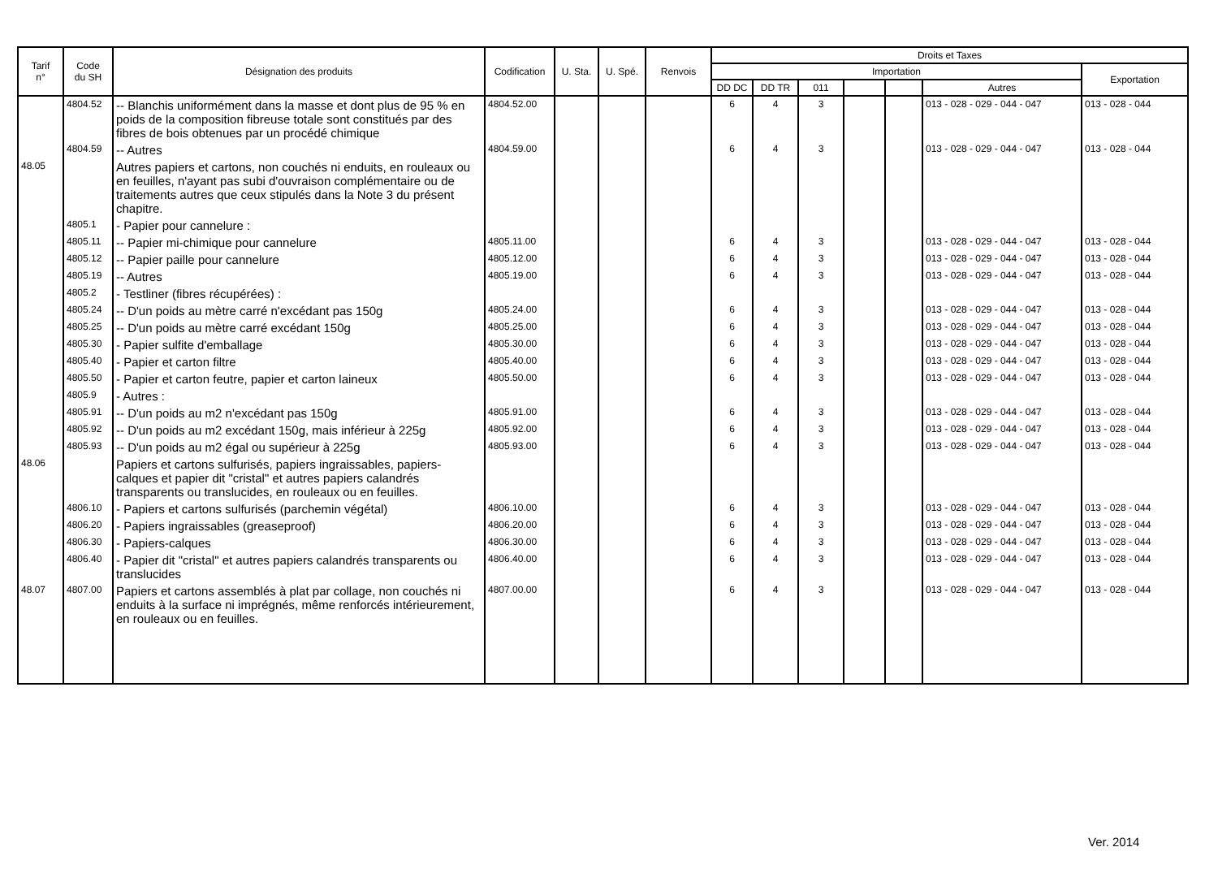| Tarif n° | Code du SH | Désignation des produits | Codification | U. Sta. | U. Spé. | Renvois | Droits et Taxes | | | | | | |
| --- | --- | --- | --- | --- | --- | --- | --- | --- | --- | --- | --- | --- | --- |
| | | | | | | | Importation | | | | | | Exportation |
| | | | | | | | DD DC | DD TR | 011 | | | Autres | |
| | 4804.52 | -- Blanchis uniformément dans la masse et dont plus de 95 % en poids de la composition fibreuse totale sont constitués par des fibres de bois obtenues par un procédé chimique | 4804.52.00 | | | | 6 | 4 | 3 | | | 013 - 028 - 029 - 044 - 047 | 013 - 028 - 044 |
| | 4804.59 | -- Autres | 4804.59.00 | | | | 6 | 4 | 3 | | | 013 - 028 - 029 - 044 - 047 | 013 - 028 - 044 |
| 48.05 | | Autres papiers et cartons, non couchés ni enduits, en rouleaux ou en feuilles, n'ayant pas subi d'ouvraison complémentaire ou de traitements autres que ceux stipulés dans la Note 3 du présent chapitre. | | | | | | | | | | | |
| | 4805.1 | - Papier pour cannelure : | | | | | | | | | | | |
| | 4805.11 | -- Papier mi-chimique pour cannelure | 4805.11.00 | | | | 6 | 4 | 3 | | | 013 - 028 - 029 - 044 - 047 | 013 - 028 - 044 |
| | 4805.12 | -- Papier paille pour cannelure | 4805.12.00 | | | | 6 | 4 | 3 | | | 013 - 028 - 029 - 044 - 047 | 013 - 028 - 044 |
| | 4805.19 | -- Autres | 4805.19.00 | | | | 6 | 4 | 3 | | | 013 - 028 - 029 - 044 - 047 | 013 - 028 - 044 |
| | 4805.2 | - Testliner (fibres récupérées) : | | | | | | | | | | | |
| | 4805.24 | -- D'un poids au mètre carré n'excédant pas 150g | 4805.24.00 | | | | 6 | 4 | 3 | | | 013 - 028 - 029 - 044 - 047 | 013 - 028 - 044 |
| | 4805.25 | -- D'un poids au mètre carré excédant 150g | 4805.25.00 | | | | 6 | 4 | 3 | | | 013 - 028 - 029 - 044 - 047 | 013 - 028 - 044 |
| | 4805.30 | - Papier sulfite d'emballage | 4805.30.00 | | | | 6 | 4 | 3 | | | 013 - 028 - 029 - 044 - 047 | 013 - 028 - 044 |
| | 4805.40 | - Papier et carton filtre | 4805.40.00 | | | | 6 | 4 | 3 | | | 013 - 028 - 029 - 044 - 047 | 013 - 028 - 044 |
| | 4805.50 | - Papier et carton feutre, papier et carton laineux | 4805.50.00 | | | | 6 | 4 | 3 | | | 013 - 028 - 029 - 044 - 047 | 013 - 028 - 044 |
| | 4805.9 | - Autres : | | | | | | | | | | | |
| | 4805.91 | -- D'un poids au m2 n'excédant pas 150g | 4805.91.00 | | | | 6 | 4 | 3 | | | 013 - 028 - 029 - 044 - 047 | 013 - 028 - 044 |
| | 4805.92 | -- D'un poids au m2 excédant 150g, mais inférieur à 225g | 4805.92.00 | | | | 6 | 4 | 3 | | | 013 - 028 - 029 - 044 - 047 | 013 - 028 - 044 |
| | 4805.93 | -- D'un poids au m2 égal ou supérieur à 225g | 4805.93.00 | | | | 6 | 4 | 3 | | | 013 - 028 - 029 - 044 - 047 | 013 - 028 - 044 |
| 48.06 | | Papiers et cartons sulfurisés, papiers ingraissables, papiers-calques et papier dit "cristal" et autres papiers calandrés transparents ou translucides, en rouleaux ou en feuilles. | | | | | | | | | | | |
| | 4806.10 | - Papiers et cartons sulfurisés (parchemin végétal) | 4806.10.00 | | | | 6 | 4 | 3 | | | 013 - 028 - 029 - 044 - 047 | 013 - 028 - 044 |
| | 4806.20 | - Papiers ingraissables (greaseproof) | 4806.20.00 | | | | 6 | 4 | 3 | | | 013 - 028 - 029 - 044 - 047 | 013 - 028 - 044 |
| | 4806.30 | - Papiers-calques | 4806.30.00 | | | | 6 | 4 | 3 | | | 013 - 028 - 029 - 044 - 047 | 013 - 028 - 044 |
| | 4806.40 | - Papier dit "cristal" et autres papiers calandrés transparents ou translucides | 4806.40.00 | | | | 6 | 4 | 3 | | | 013 - 028 - 029 - 044 - 047 | 013 - 028 - 044 |
| 48.07 | 4807.00 | Papiers et cartons assemblés à plat par collage, non couchés ni enduits à la surface ni imprégnés, même renforcés intérieurement, en rouleaux ou en feuilles. | 4807.00.00 | | | | 6 | 4 | 3 | | | 013 - 028 - 029 - 044 - 047 | 013 - 028 - 044 |
Ver. 2014